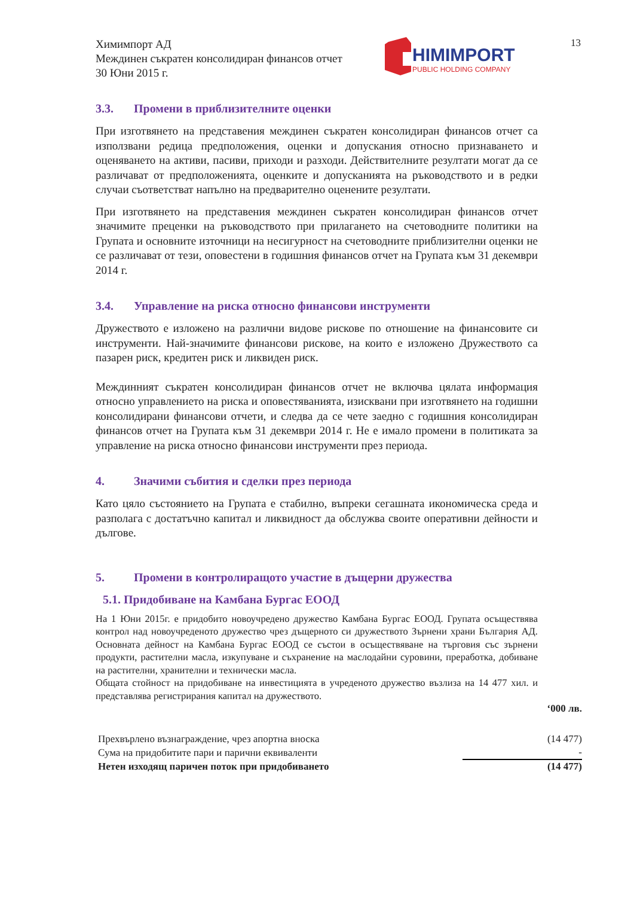13
Химимпорт АД
Междинен съкратен консолидиран финансов отчет
30 Юни 2015 г.
HIMIMPORT
PUBLIC HOLDING COMPANY
3.3. Промени в приблизителните оценки
При изготвянето на представения междинен съкратен консолидиран финансов отчет са използвани редица предположения, оценки и допускания относно признаването и оценяването на активи, пасиви, приходи и разходи. Действителните резултати могат да се различават от предположенията, оценките и допусканията на ръководството и в редки случаи съответстват напълно на предварително оценените резултати.
При изготвянето на представения междинен съкратен консолидиран финансов отчет значимите преценки на ръководството при прилагането на счетоводните политики на Групата и основните източници на несигурност на счетоводните приблизителни оценки не се различават от тези, оповестени в годишния финансов отчет на Групата към 31 декември 2014 г.
3.4. Управление на риска относно финансови инструменти
Дружеството е изложено на различни видове рискове по отношение на финансовите си инструменти. Най-значимите финансови рискове, на които е изложено Дружеството са пазарен риск, кредитен риск и ликвиден риск.
Междинният съкратен консолидиран финансов отчет не включва цялата информация относно управлението на риска и оповестяванията, изисквани при изготвянето на годишни консолидирани финансови отчети, и следва да се чете заедно с годишния консолидиран финансов отчет на Групата към 31 декември 2014 г. Не е имало промени в политиката за управление на риска относно финансови инструменти през периода.
4. Значими събития и сделки през периода
Като цяло състоянието на Групата е стабилно, въпреки сегашната икономическа среда и разполага с достатъчно капитал и ликвидност да обслужва своите оперативни дейности и дългове.
5. Промени в контролиращото участие в дъщерни дружества
5.1. Придобиване на Камбана Бургас ЕООД
На 1 Юни 2015г. е придобито новоучредено дружество Камбана Бургас ЕООД. Групата осъществява контрол над новоучреденото дружество чрез дъщерното си дружеството Зърнени храни България АД. Основната дейност на Камбана Бургас ЕООД се състои в осъществяване на търговия със зърнени продукти, растителни масла, изкупуване и съхранение на маслодайни суровини, преработка, добиване на растителни, хранителни и технически масла.
Общата стойност на придобиване на инвестицията в учреденото дружество възлиза на 14 477 хил. и представлява регистрирания капитал на дружеството.
| | ‘000 лв. |
| Прехвърлено възнаграждение, чрез апортна вноска | (14 477) |
| Сума на придобитите пари и парични еквиваленти | - |
| Нетен изходящ паричен поток при придобиването | (14 477) |